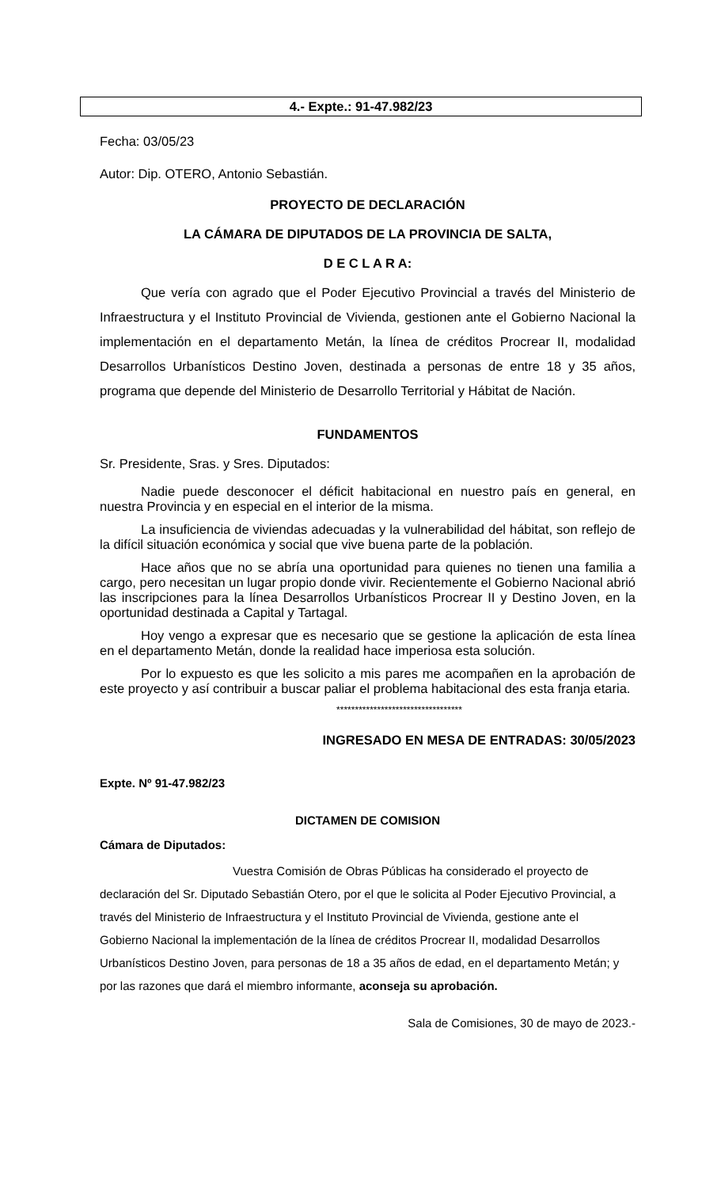4.- Expte.: 91-47.982/23
Fecha: 03/05/23
Autor: Dip. OTERO, Antonio Sebastián.
PROYECTO DE DECLARACIÓN
LA CÁMARA DE DIPUTADOS DE LA PROVINCIA DE SALTA,
D E C L A R A:
Que vería con agrado que el Poder Ejecutivo Provincial a través del Ministerio de Infraestructura y el Instituto Provincial de Vivienda, gestionen ante el Gobierno Nacional la implementación en el departamento Metán, la línea de créditos Procrear II, modalidad Desarrollos Urbanísticos Destino Joven, destinada a personas de entre 18 y 35 años, programa que depende del Ministerio de Desarrollo Territorial y Hábitat de Nación.
FUNDAMENTOS
Sr. Presidente, Sras. y Sres. Diputados:
Nadie puede desconocer el déficit habitacional en nuestro país en general, en nuestra Provincia y en especial en el interior de la misma.
La insuficiencia de viviendas adecuadas y la vulnerabilidad del hábitat, son reflejo de la difícil situación económica y social que vive buena parte de la población.
Hace años que no se abría una oportunidad para quienes no tienen una familia a cargo, pero necesitan un lugar propio donde vivir. Recientemente el Gobierno Nacional abrió las inscripciones para la línea Desarrollos Urbanísticos Procrear II y Destino Joven, en la oportunidad destinada a Capital y Tartagal.
Hoy vengo a expresar que es necesario que se gestione la aplicación de esta línea en el departamento Metán, donde la realidad hace imperiosa esta solución.
Por lo expuesto es que les solicito a mis pares me acompañen en la aprobación de este proyecto y así contribuir a buscar paliar el problema habitacional des esta franja etaria.
**********************************
INGRESADO EN MESA DE ENTRADAS: 30/05/2023
Expte. Nº 91-47.982/23
DICTAMEN DE COMISION
Cámara de Diputados:
Vuestra Comisión de Obras Públicas ha considerado el proyecto de declaración del Sr. Diputado Sebastián Otero, por el que le solicita al Poder Ejecutivo Provincial, a través del Ministerio de Infraestructura y el Instituto Provincial de Vivienda, gestione ante el Gobierno Nacional la implementación de la línea de créditos Procrear II, modalidad Desarrollos Urbanísticos Destino Joven, para personas de 18 a 35 años de edad, en el departamento Metán; y por las razones que dará el miembro informante, aconseja su aprobación.
Sala de Comisiones, 30 de mayo de 2023.-